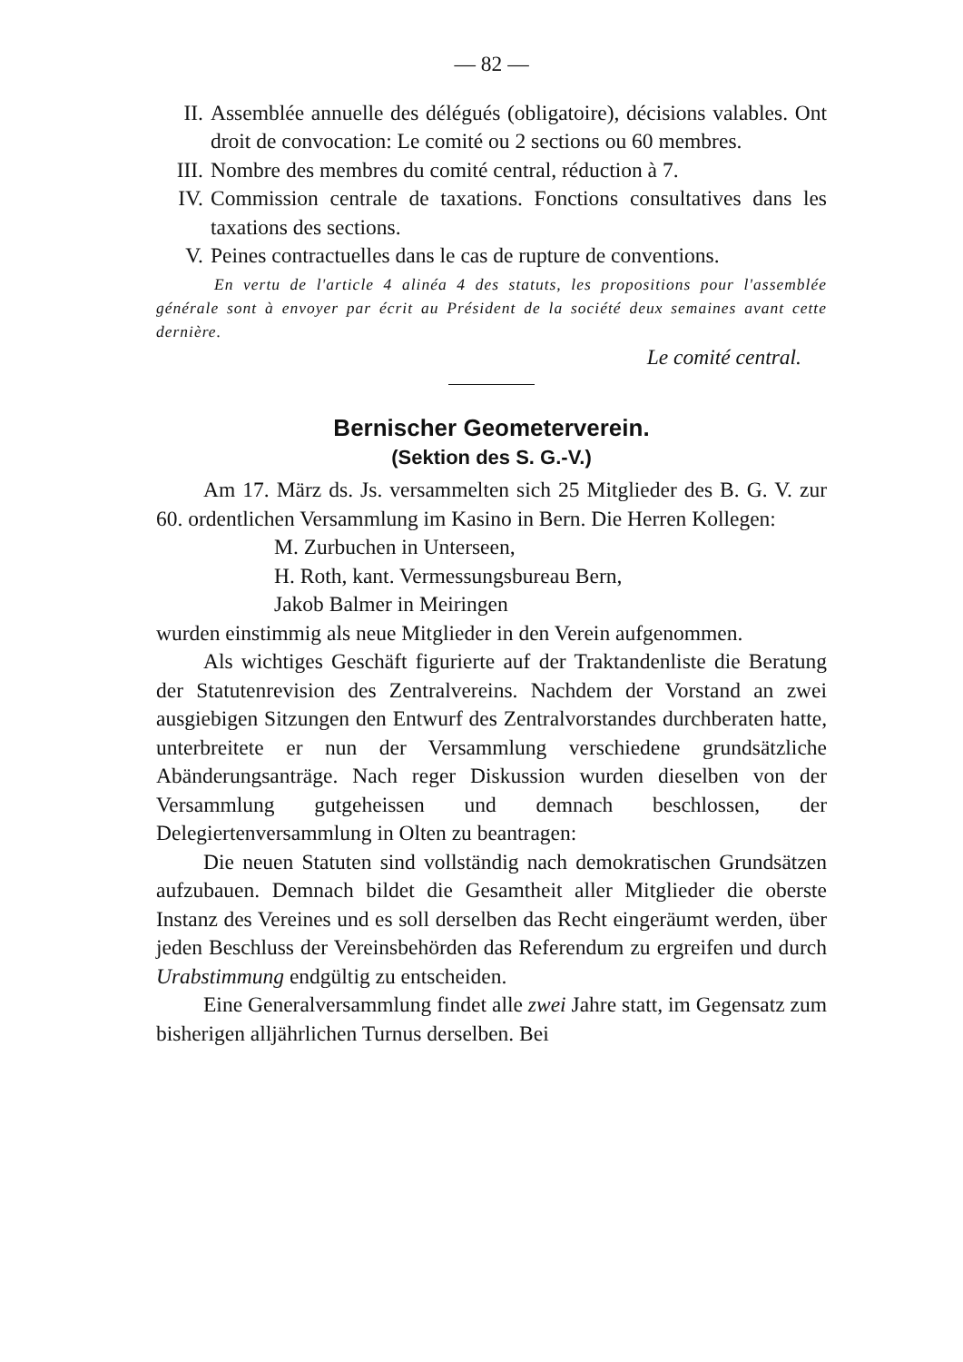— 82 —
II. Assemblée annuelle des délégués (obligatoire), décisions valables. Ont droit de convocation: Le comité ou 2 sections ou 60 membres.
III. Nombre des membres du comité central, réduction à 7.
IV. Commission centrale de taxations. Fonctions consultatives dans les taxations des sections.
V. Peines contractuelles dans le cas de rupture de conventions.
En vertu de l'article 4 alinéa 4 des statuts, les propositions pour l'assemblée générale sont à envoyer par écrit au Président de la société deux semaines avant cette dernière.
Le comité central.
Bernischer Geometerverein.
(Sektion des S. G.-V.)
Am 17. März ds. Js. versammelten sich 25 Mitglieder des B. G. V. zur 60. ordentlichen Versammlung im Kasino in Bern. Die Herren Kollegen:
M. Zurbuchen in Unterseen,
H. Roth, kant. Vermessungsbureau Bern,
Jakob Balmer in Meiringen
wurden einstimmig als neue Mitglieder in den Verein aufgenommen.
Als wichtiges Geschäft figurierte auf der Traktandenliste die Beratung der Statutenrevision des Zentralvereins. Nachdem der Vorstand an zwei ausgiebigen Sitzungen den Entwurf des Zentralvorstandes durchberaten hatte, unterbreitete er nun der Versammlung verschiedene grundsätzliche Abänderungsanträge. Nach reger Diskussion wurden dieselben von der Versammlung gutgeheissen und demnach beschlossen, der Delegiertenversammlung in Olten zu beantragen:
Die neuen Statuten sind vollständig nach demokratischen Grundsätzen aufzubauen. Demnach bildet die Gesamtheit aller Mitglieder die oberste Instanz des Vereines und es soll derselben das Recht eingeräumt werden, über jeden Beschluss der Vereinsbehörden das Referendum zu ergreifen und durch Urabstimmung endgültig zu entscheiden.
Eine Generalversammlung findet alle zwei Jahre statt, im Gegensatz zum bisherigen alljährlichen Turnus derselben. Bei